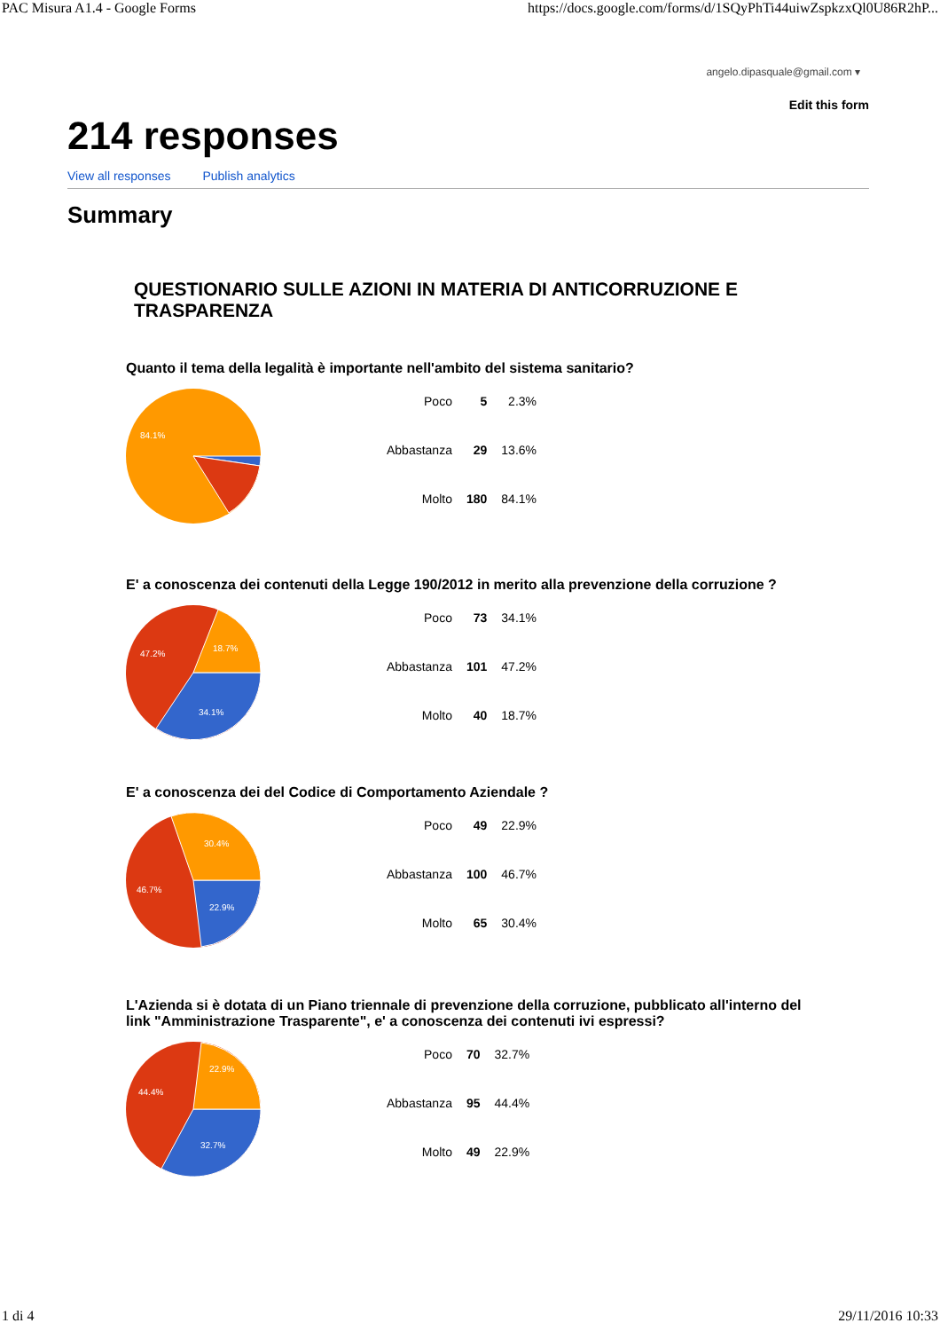PAC Misura A1.4 - Google Forms https://docs.google.com/forms/d/1SQyPhTi44uiwZspkzxQl0U86R2hP...
angelo.dipasquale@gmail.com ▾
Edit this form
214 responses
View all responses Publish analytics
Summary
QUESTIONARIO SULLE AZIONI IN MATERIA DI ANTICORRUZIONE E TRASPARENZA
Quanto il tema della legalità è importante nell'ambito del sistema sanitario?
84.1%
| Poco | 5 | 2.3% |
| Abbastanza | 29 | 13.6% |
| Molto | 180 | 84.1% |
E' a conoscenza dei contenuti della Legge 190/2012 in merito alla prevenzione della corruzione ?
47.2%
18.7%
34.1%
| Poco | 73 | 34.1% |
| Abbastanza | 101 | 47.2% |
| Molto | 40 | 18.7% |
E' a conoscenza dei del Codice di Comportamento Aziendale ?
46.7%
30.4%
22.9%
| Poco | 49 | 22.9% |
| Abbastanza | 100 | 46.7% |
| Molto | 65 | 30.4% |
L'Azienda si è dotata di un Piano triennale di prevenzione della corruzione, pubblicato all'interno del link "Amministrazione Trasparente", e' a conoscenza dei contenuti ivi espressi?
44.4%
22.9%
32.7%
| Poco | 70 | 32.7% |
| Abbastanza | 95 | 44.4% |
| Molto | 49 | 22.9% |
1 di 4 29/11/2016 10:33